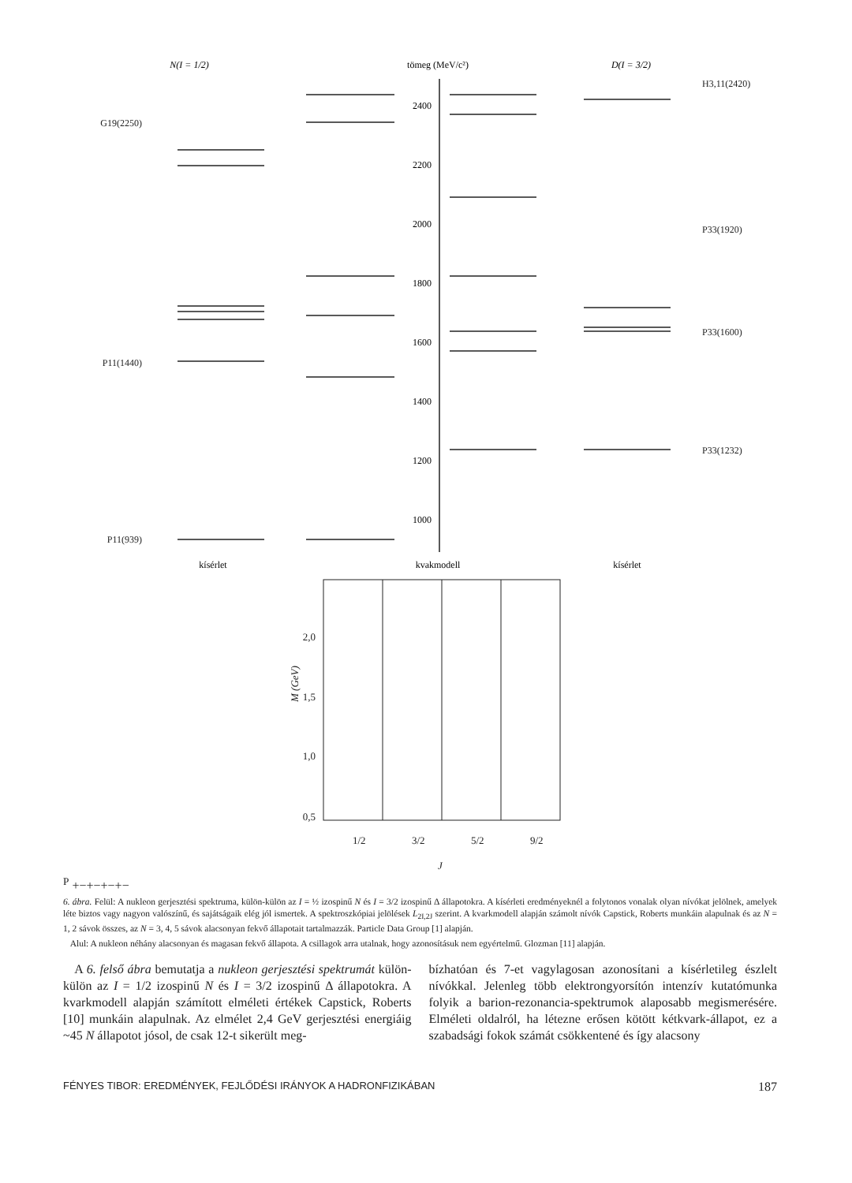N(I = 1/2)
tömeg (MeV/c²)
D(I = 3/2)
2400
2200
2000
1800
1600
1400
1200
1000
G19(2250)
P11(1440)
P11(939)
H3,11(2420)
P33(1920)
P33(1600)
P33(1232)
kísérlet
kvakmodell
kísérlet
2,0
1,5
1,0
0,5
M (GeV)
1/2
3/2
5/2
9/2
JP
+
−
+
−
+
−
+
−
6. ábra. Felül: A nukleon gerjesztési spektruma, külön-külön az I = ½ izospinű N és I = 3/2 izospinű Δ állapotokra. A kísérleti eredményeknél a folytonos vonalak olyan nívókat jelölnek, amelyek léte biztos vagy nagyon valószínű, és sajátságaik elég jól ismertek. A spektroszkópiai jelölések L<sub>2I,2J</sub> szerint. A kvarkmodell alapján számolt nívók Capstick, Roberts munkáin alapulnak és az N = 1, 2 sávok összes, az N = 3, 4, 5 sávok alacsonyan fekvő állapotait tartalmazzák. Particle Data Group [1] alapján.
Alul: A nukleon néhány alacsonyan és magasan fekvő állapota. A csillagok arra utalnak, hogy azonosításuk nem egyértelmű. Glozman [11] alapján.
A 6. felső ábra bemutatja a nukleon gerjesztési spektrumát külön-külön az I = 1/2 izospinű N és I = 3/2 izospinű Δ állapotokra. A kvarkmodell alapján számított elméleti értékek Capstick, Roberts [10] munkáin alapulnak. Az elmélet 2,4 GeV gerjesztési energiáig ~45 N állapotot jósol, de csak 12-t sikerült meg-
bízhatóan és 7-et vagylagosan azonosítani a kísérletileg észlelt nívókkal. Jelenleg több elektrongyorsítón intenzív kutatómunka folyik a barion-rezonancia-spektrumok alaposabb megismerésére. Elméleti oldalról, ha létezne erősen kötött kétkvark-állapot, ez a szabadsági fokok számát csökkentené és így alacsony
FÉNYES TIBOR: EREDMÉNYEK, FEJLŐDÉSI IRÁNYOK A HADRONFIZIKÁBAN 187